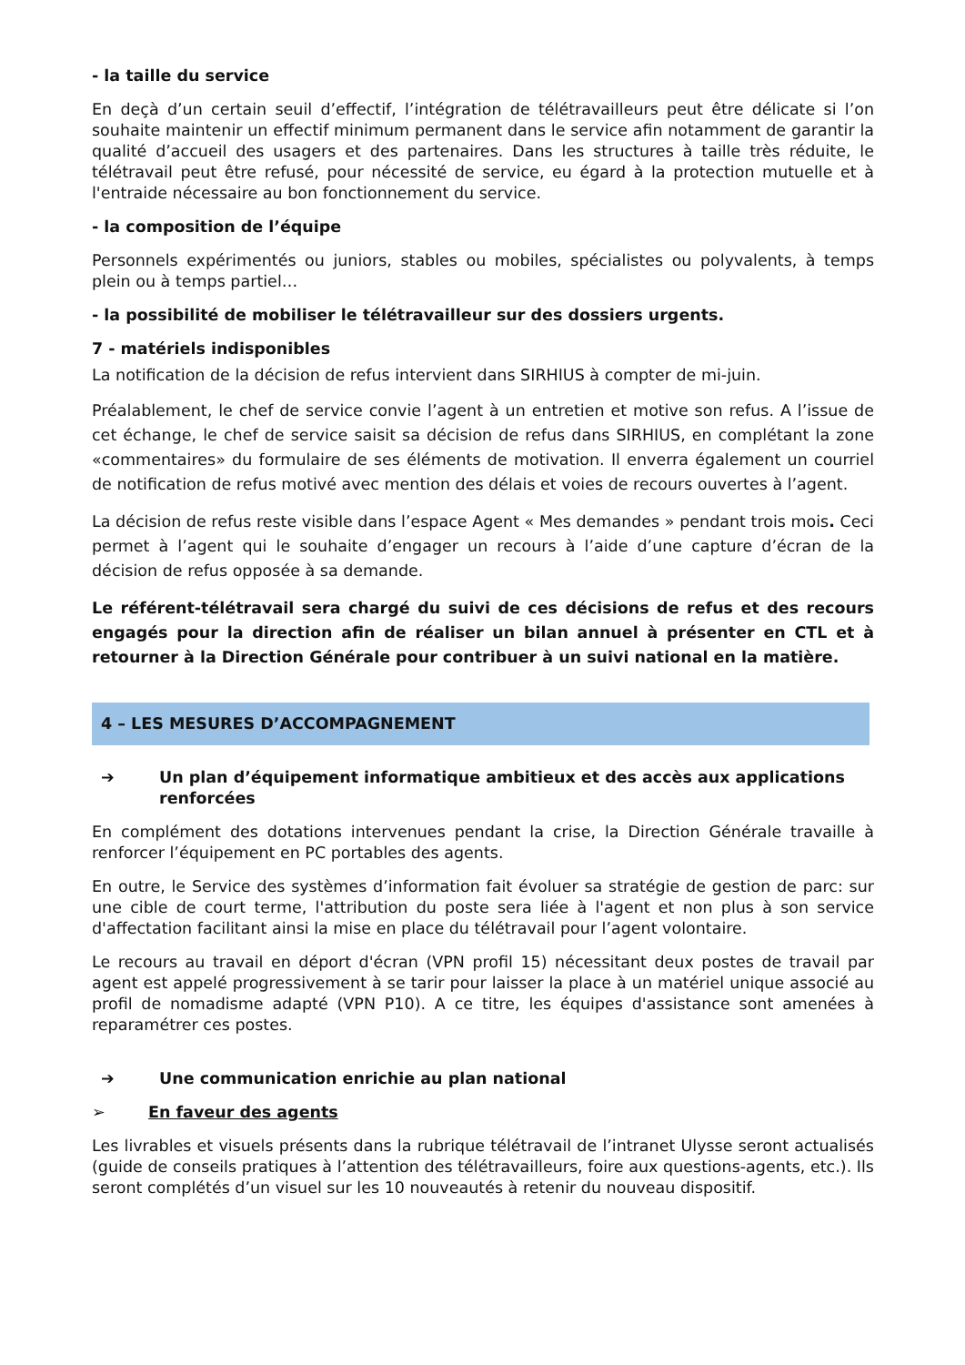- la taille du service
En deçà d’un certain seuil d’effectif, l’intégration de télétravailleurs peut être délicate si l’on souhaite maintenir un effectif minimum permanent dans le service afin notamment de garantir la qualité d’accueil des usagers et des partenaires. Dans les structures à taille très réduite, le télétravail peut être refusé, pour nécessité de service, eu égard à la protection mutuelle et à l'entraide nécessaire au bon fonctionnement du service.
- la composition de l’équipe
Personnels expérimentés ou juniors, stables ou mobiles, spécialistes ou polyvalents, à temps plein ou à temps partiel…
- la possibilité de mobiliser le télétravailleur sur des dossiers urgents.
7 - matériels indisponibles
La notification de la décision de refus intervient dans SIRHIUS à compter de mi-juin.
Préalablement, le chef de service convie l’agent à un entretien et motive son refus. A l’issue de cet échange, le chef de service saisit sa décision de refus dans SIRHIUS, en complétant la zone «commentaires» du formulaire de ses éléments de motivation. Il enverra également un courriel de notification de refus motivé avec mention des délais et voies de recours ouvertes à l’agent.
La décision de refus reste visible dans l’espace Agent « Mes demandes » pendant trois mois. Ceci permet à l’agent qui le souhaite d’engager un recours à l’aide d’une capture d’écran de la décision de refus opposée à sa demande.
Le référent-télétravail sera chargé du suivi de ces décisions de refus et des recours engagés pour la direction afin de réaliser un bilan annuel à présenter en CTL et à retourner à la Direction Générale pour contribuer à un suivi national en la matière.
4 – LES MESURES D’ACCOMPAGNEMENT
➔ Un plan d’équipement informatique ambitieux et des accès aux applications renforcées
En complément des dotations intervenues pendant la crise, la Direction Générale travaille à renforcer l’équipement en PC portables des agents.
En outre, le Service des systèmes d’information fait évoluer sa stratégie de gestion de parc: sur une cible de court terme, l'attribution du poste sera liée à l'agent et non plus à son service d'affectation facilitant ainsi la mise en place du télétravail pour l’agent volontaire.
Le recours au travail en déport d'écran (VPN profil 15) nécessitant deux postes de travail par agent est appelé progressivement à se tarir pour laisser la place à un matériel unique associé au profil de nomadisme adapté (VPN P10). A ce titre, les équipes d'assistance sont amenées à reparamétrer ces postes.
➔ Une communication enrichie au plan national
➢ En faveur des agents
Les livrables et visuels présents dans la rubrique télétravail de l’intranet Ulysse seront actualisés (guide de conseils pratiques à l’attention des télétravailleurs, foire aux questions-agents, etc.). Ils seront complétés d’un visuel sur les 10 nouveautés à retenir du nouveau dispositif.